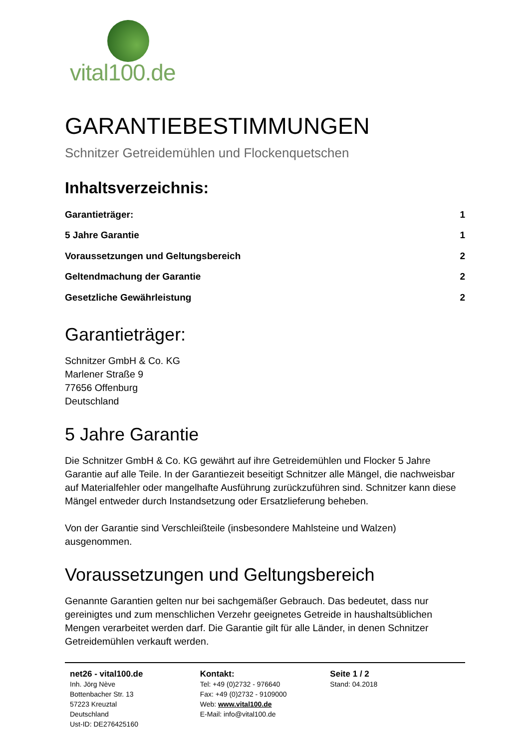vital100.de
GARANTIEBESTIMMUNGEN
Schnitzer Getreidemühlen und Flockenquetschen
Inhaltsverzeichnis:
Garantieträger: 1
5 Jahre Garantie 1
Voraussetzungen und Geltungsbereich 2
Geltendmachung der Garantie 2
Gesetzliche Gewährleistung 2
Garantieträger:
Schnitzer GmbH & Co. KG
Marlener Straße 9
77656 Offenburg
Deutschland
5 Jahre Garantie
Die Schnitzer GmbH & Co. KG gewährt auf ihre Getreidemühlen und Flocker 5 Jahre Garantie auf alle Teile. In der Garantiezeit beseitigt Schnitzer alle Mängel, die nachweisbar auf Materialfehler oder mangelhafte Ausführung zurückzuführen sind. Schnitzer kann diese Mängel entweder durch Instandsetzung oder Ersatzlieferung beheben.
Von der Garantie sind Verschleißteile (insbesondere Mahlsteine und Walzen) ausgenommen.
Voraussetzungen und Geltungsbereich
Genannte Garantien gelten nur bei sachgemäßer Gebrauch. Das bedeutet, dass nur gereinigtes und zum menschlichen Verzehr geeignetes Getreide in haushaltsüblichen Mengen verarbeitet werden darf. Die Garantie gilt für alle Länder, in denen Schnitzer Getreidemühlen verkauft werden.
net26 - vital100.de
Inh. Jörg Nève
Bottenbacher Str. 13
57223 Kreuztal
Deutschland
Ust-ID: DE276425160
Kontakt:
Tel: +49 (0)2732 - 976640
Fax: +49 (0)2732 - 9109000
Web: www.vital100.de
E-Mail: info@vital100.de
Seite 1 / 2
Stand: 04.2018